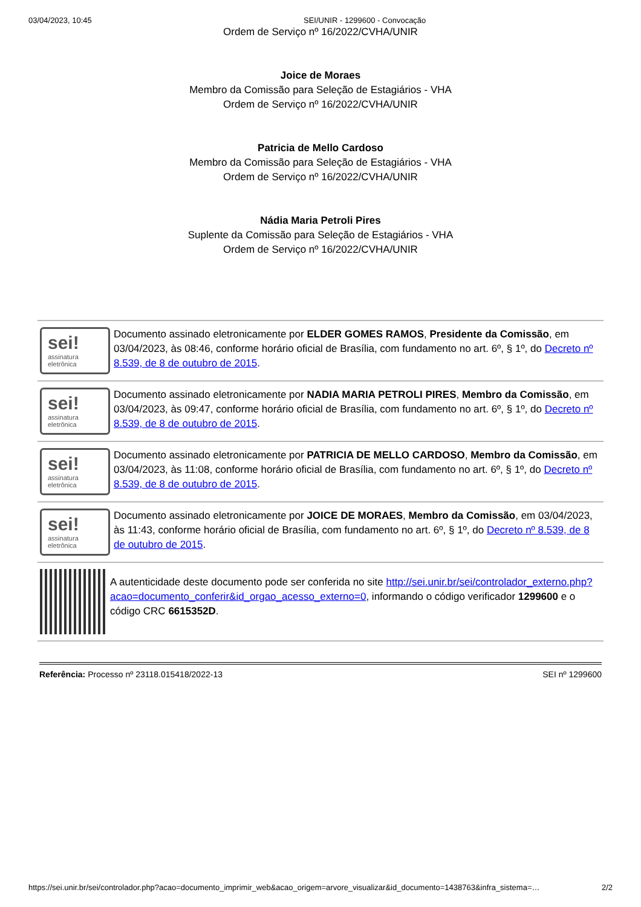03/04/2023, 10:45 SEI/UNIR - 1299600 - Convocação
Ordem de Serviço nº 16/2022/CVHA/UNIR
Joice de Moraes
Membro da Comissão para Seleção de Estagiários - VHA
Ordem de Serviço nº 16/2022/CVHA/UNIR
Patricia de Mello Cardoso
Membro da Comissão para Seleção de Estagiários - VHA
Ordem de Serviço nº 16/2022/CVHA/UNIR
Nádia Maria Petroli Pires
Suplente da Comissão para Seleção de Estagiários - VHA
Ordem de Serviço nº 16/2022/CVHA/UNIR
sei!
assinatura
eletrônica
Documento assinado eletronicamente por ELDER GOMES RAMOS, Presidente da Comissão, em 03/04/2023, às 08:46, conforme horário oficial de Brasília, com fundamento no art. 6º, § 1º, do Decreto nº 8.539, de 8 de outubro de 2015.
sei!
assinatura
eletrônica
Documento assinado eletronicamente por NADIA MARIA PETROLI PIRES, Membro da Comissão, em 03/04/2023, às 09:47, conforme horário oficial de Brasília, com fundamento no art. 6º, § 1º, do Decreto nº 8.539, de 8 de outubro de 2015.
sei!
assinatura
eletrônica
Documento assinado eletronicamente por PATRICIA DE MELLO CARDOSO, Membro da Comissão, em 03/04/2023, às 11:08, conforme horário oficial de Brasília, com fundamento no art. 6º, § 1º, do Decreto nº 8.539, de 8 de outubro de 2015.
sei!
assinatura
eletrônica
Documento assinado eletronicamente por JOICE DE MORAES, Membro da Comissão, em 03/04/2023, às 11:43, conforme horário oficial de Brasília, com fundamento no art. 6º, § 1º, do Decreto nº 8.539, de 8 de outubro de 2015.
A autenticidade deste documento pode ser conferida no site http://sei.unir.br/sei/controlador_externo.php?acao=documento_conferir&id_orgao_acesso_externo=0, informando o código verificador 1299600 e o código CRC 6615352D.
Referência: Processo nº 23118.015418/2022-13 SEI nº 1299600
https://sei.unir.br/sei/controlador.php?acao=documento_imprimir_web&acao_origem=arvore_visualizar&id_documento=1438763&infra_sistema=… 2/2